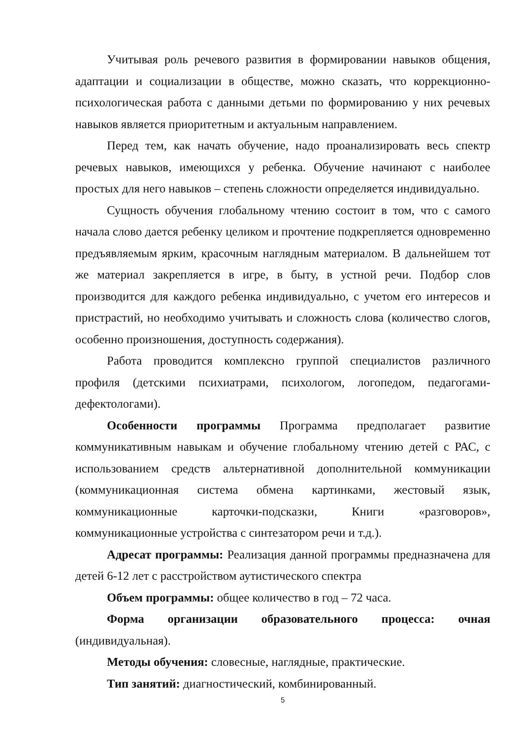Учитывая роль речевого развития в формировании навыков общения, адаптации и социализации в обществе, можно сказать, что коррекционно-психологическая работа с данными детьми по формированию у них речевых навыков является приоритетным и актуальным направлением.
Перед тем, как начать обучение, надо проанализировать весь спектр речевых навыков, имеющихся у ребенка. Обучение начинают с наиболее простых для него навыков – степень сложности определяется индивидуально.
Сущность обучения глобальному чтению состоит в том, что с самого начала слово дается ребенку целиком и прочтение подкрепляется одновременно предъявляемым ярким, красочным наглядным материалом. В дальнейшем тот же материал закрепляется в игре, в быту, в устной речи. Подбор слов производится для каждого ребенка индивидуально, с учетом его интересов и пристрастий, но необходимо учитывать и сложность слова (количество слогов, особенно произношения, доступность содержания).
Работа проводится комплексно группой специалистов различного профиля (детскими психиатрами, психологом, логопедом, педагогами-дефектологами).
Особенности программы Программа предполагает развитие коммуникативным навыкам и обучение глобальному чтению детей с РАС, с использованием средств альтернативной дополнительной коммуникации (коммуникационная система обмена картинками, жестовый язык, коммуникационные карточки-подсказки, Книги «разговоров», коммуникационные устройства с синтезатором речи и т.д.).
Адресат программы: Реализация данной программы предназначена для детей 6-12 лет с расстройством аутистического спектра
Объем программы: общее количество в год – 72 часа.
Форма организации образовательного процесса: очная (индивидуальная).
Методы обучения: словесные, наглядные, практические.
Тип занятий: диагностический, комбинированный.
5